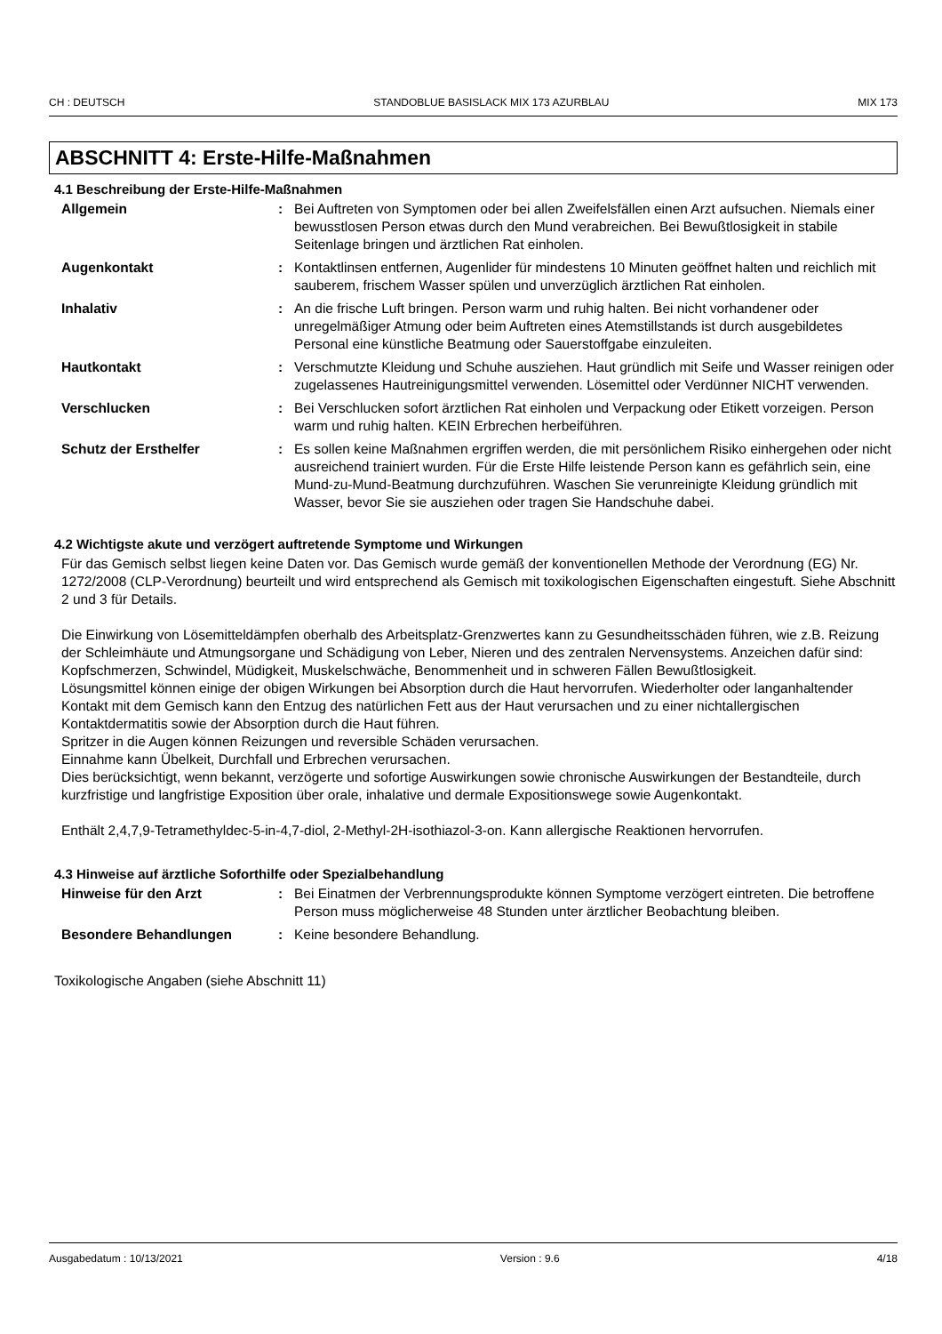CH : DEUTSCH STANDOBLUE BASISLACK MIX 173 AZURBLAU MIX 173
ABSCHNITT 4: Erste-Hilfe-Maßnahmen
4.1 Beschreibung der Erste-Hilfe-Maßnahmen
| Allgemein | : | Bei Auftreten von Symptomen oder bei allen Zweifelsfällen einen Arzt aufsuchen. Niemals einer bewusstlosen Person etwas durch den Mund verabreichen. Bei Bewußtlosigkeit in stabile Seitenlage bringen und ärztlichen Rat einholen. |
| Augenkontakt | : | Kontaktlinsen entfernen, Augenlider für mindestens 10 Minuten geöffnet halten und reichlich mit sauberem, frischem Wasser spülen und unverzüglich ärztlichen Rat einholen. |
| Inhalativ | : | An die frische Luft bringen. Person warm und ruhig halten. Bei nicht vorhandener oder unregelmäßiger Atmung oder beim Auftreten eines Atemstillstands ist durch ausgebildetes Personal eine künstliche Beatmung oder Sauerstoffgabe einzuleiten. |
| Hautkontakt | : | Verschmutzte Kleidung und Schuhe ausziehen. Haut gründlich mit Seife und Wasser reinigen oder zugelassenes Hautreinigungsmittel verwenden. Lösemittel oder Verdünner NICHT verwenden. |
| Verschlucken | : | Bei Verschlucken sofort ärztlichen Rat einholen und Verpackung oder Etikett vorzeigen. Person warm und ruhig halten. KEIN Erbrechen herbeiführen. |
| Schutz der Ersthelfer | : | Es sollen keine Maßnahmen ergriffen werden, die mit persönlichem Risiko einhergehen oder nicht ausreichend trainiert wurden. Für die Erste Hilfe leistende Person kann es gefährlich sein, eine Mund-zu-Mund-Beatmung durchzuführen. Waschen Sie verunreinigte Kleidung gründlich mit Wasser, bevor Sie sie ausziehen oder tragen Sie Handschuhe dabei. |
4.2 Wichtigste akute und verzögert auftretende Symptome und Wirkungen
Für das Gemisch selbst liegen keine Daten vor. Das Gemisch wurde gemäß der konventionellen Methode der Verordnung (EG) Nr. 1272/2008 (CLP-Verordnung) beurteilt und wird entsprechend als Gemisch mit toxikologischen Eigenschaften eingestuft. Siehe Abschnitt 2 und 3 für Details.
Die Einwirkung von Lösemitteldämpfen oberhalb des Arbeitsplatz-Grenzwertes kann zu Gesundheitsschäden führen, wie z.B. Reizung der Schleimhäute und Atmungsorgane und Schädigung von Leber, Nieren und des zentralen Nervensystems. Anzeichen dafür sind: Kopfschmerzen, Schwindel, Müdigkeit, Muskelschwäche, Benommenheit und in schweren Fällen Bewußtlosigkeit.
Lösungsmittel können einige der obigen Wirkungen bei Absorption durch die Haut hervorrufen. Wiederholter oder langanhaltender Kontakt mit dem Gemisch kann den Entzug des natürlichen Fett aus der Haut verursachen und zu einer nichtallergischen Kontaktdermatitis sowie der Absorption durch die Haut führen.
Spritzer in die Augen können Reizungen und reversible Schäden verursachen.
Einnahme kann Übelkeit, Durchfall und Erbrechen verursachen.
Dies berücksichtigt, wenn bekannt, verzögerte und sofortige Auswirkungen sowie chronische Auswirkungen der Bestandteile, durch kurzfristige und langfristige Exposition über orale, inhalative und dermale Expositionswege sowie Augenkontakt.
Enthält 2,4,7,9-Tetramethyldec-5-in-4,7-diol, 2-Methyl-2H-isothiazol-3-on. Kann allergische Reaktionen hervorrufen.
4.3 Hinweise auf ärztliche Soforthilfe oder Spezialbehandlung
| Hinweise für den Arzt | : | Bei Einatmen der Verbrennungsprodukte können Symptome verzögert eintreten. Die betroffene Person muss möglicherweise 48 Stunden unter ärztlicher Beobachtung bleiben. |
| Besondere Behandlungen | : | Keine besondere Behandlung. |
Toxikologische Angaben (siehe Abschnitt 11)
Ausgabedatum : 10/13/2021 Version : 9.6 4/18